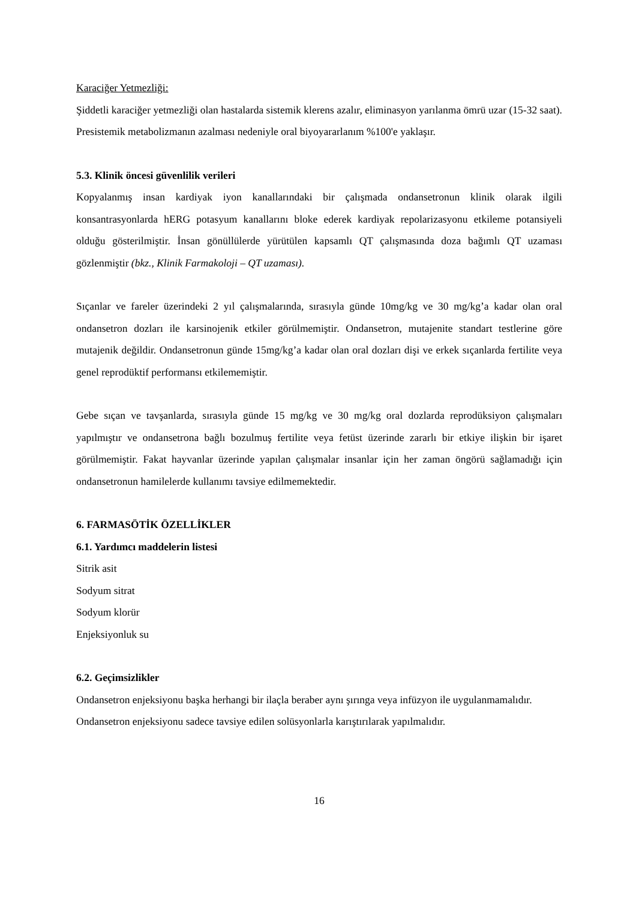Karaciğer Yetmezliği:
Şiddetli karaciğer yetmezliği olan hastalarda sistemik klerens azalır, eliminasyon yarılanma ömrü uzar (15-32 saat). Presistemik metabolizmanın azalması nedeniyle oral biyoyararlanım %100'e yaklaşır.
5.3. Klinik öncesi güvenlilik verileri
Kopyalanmış insan kardiyak iyon kanallarındaki bir çalışmada ondansetronun klinik olarak ilgili konsantrasyonlarda hERG potasyum kanallarını bloke ederek kardiyak repolarizasyonu etkileme potansiyeli olduğu gösterilmiştir. İnsan gönüllülerde yürütülen kapsamlı QT çalışmasında doza bağımlı QT uzaması gözlenmiştir (bkz., Klinik Farmakoloji – QT uzaması).
Sıçanlar ve fareler üzerindeki 2 yıl çalışmalarında, sırasıyla günde 10mg/kg ve 30 mg/kg’a kadar olan oral ondansetron dozları ile karsinojenik etkiler görülmemiştir. Ondansetron, mutajenite standart testlerine göre mutajenik değildir. Ondansetronun günde 15mg/kg’a kadar olan oral dozları dişi ve erkek sıçanlarda fertilite veya genel reprodüktif performansı etkilememiştir.
Gebe sıçan ve tavşanlarda, sırasıyla günde 15 mg/kg ve 30 mg/kg oral dozlarda reprodüksiyon çalışmaları yapılmıştır ve ondansetrona bağlı bozulmuş fertilite veya fetüst üzerinde zararlı bir etkiye ilişkin bir işaret görülmemiştir. Fakat hayvanlar üzerinde yapılan çalışmalar insanlar için her zaman öngörü sağlamadığı için ondansetronun hamilelerde kullanımı tavsiye edilmemektedir.
6. FARMASÖTİK ÖZELLİKLER
6.1. Yardımcı maddelerin listesi
Sitrik asit
Sodyum sitrat
Sodyum klorür
Enjeksiyonluk su
6.2. Geçimsizlikler
Ondansetron enjeksiyonu başka herhangi bir ilaçla beraber aynı şırınga veya infüzyon ile uygulanmamalıdır.
Ondansetron enjeksiyonu sadece tavsiye edilen solüsyonlarla karıştırılarak yapılmalıdır.
16